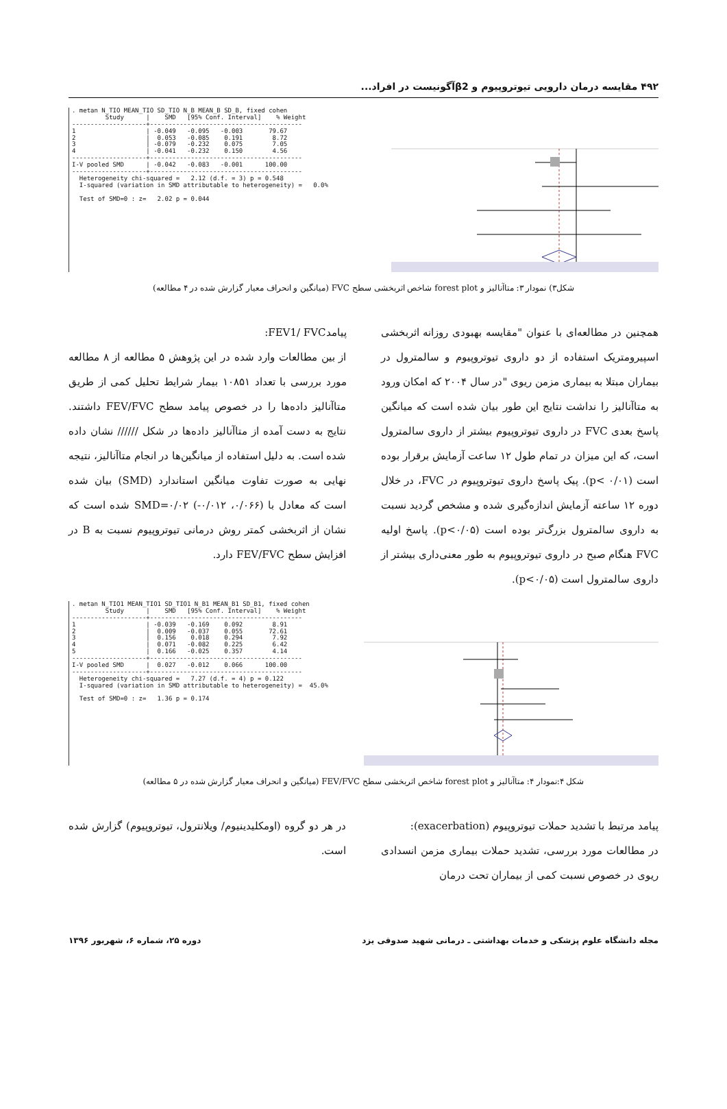۴۹۲ مقایسه درمان دارویی تیوتروپیوم و β2آگونیست در افراد...
. metan N_TIO MEAN_TIO SD_TIO N_B MEAN_B SD_B, fixed cohen
         Study      |    SMD   [95% Conf. Interval]    % Weight
--------------------+-----------------------------------------
1                   | -0.049   -0.095   -0.003       79.67
2                   |  0.053   -0.085    0.191        8.72
3                   | -0.079   -0.232    0.075        7.05
4                   | -0.041   -0.232    0.150        4.56
--------------------+-----------------------------------------
I-V pooled SMD      | -0.042   -0.083   -0.001      100.00
--------------------+-----------------------------------------
  Heterogeneity chi-squared =   2.12 (d.f. = 3) p = 0.548
  I-squared (variation in SMD attributable to heterogeneity) =   0.0%

  Test of SMD=0 : z=   2.02 p = 0.044
شکل۳) نمودار ۳: متاآنالیز و forest plot شاخص اثربخشی سطح FVC (میانگین و انحراف معیار گزارش شده در ۴ مطالعه)
همچنین در مطالعه‌ای با عنوان "مقایسه بهبودی روزانه اثربخشی اسپیرومتریک استفاده از دو داروی تیوتروپیوم و سالمترول در بیماران مبتلا به بیماری مزمن ریوی "در سال ۲۰۰۴ که امکان ورود به متاآنالیز را نداشت نتایج این طور بیان شده است که میانگین پاسخ بعدی FVC در داروی تیوتروپیوم بیشتر از داروی سالمترول است، که این میزان در تمام طول ۱۲ ساعت آزمایش برقرار بوده است (p< ۰/۰۱). پیک پاسخ داروی تیوتروپیوم در FVC، در خلال دوره ۱۲ ساعته آزمایش اندازه‌گیری شده و مشخص گردید نسبت به داروی سالمترول بزرگ‌تر بوده است (p<۰/۰۵). پاسخ اولیه FVC هنگام صبح در داروی تیوتروپیوم به طور معنی‌داری بیشتر از داروی سالمترول است (p<۰/۰۵).
پیامدFEV1/ FVC:
از بین مطالعات وارد شده در این پژوهش ۵ مطالعه از ۸ مطالعه مورد بررسی با تعداد ۱۰۸۵۱ بیمار شرایط تحلیل کمی از طریق متاآنالیز داده‌ها را در خصوص پیامد سطح FEV/FVC داشتند. نتایج به دست آمده از متاآنالیز داده‌ها در شکل ////// نشان داده شده است. به دلیل استفاده از میانگین‌ها در انجام متاآنالیز، نتیجه نهایی به صورت تفاوت میانگین استاندارد (SMD) بیان شده است که معادل با (۰/۰۶۶، ۰/۰۱۲-) SMD=۰/۰۲ شده است که نشان از اثربخشی کمتر روش درمانی تیوتروپیوم نسبت به B در افزایش سطح FEV/FVC دارد.
. metan N_TIO1 MEAN_TIO1 SD_TIO1 N_B1 MEAN_B1 SD_B1, fixed cohen
         Study      |    SMD   [95% Conf. Interval]    % Weight
--------------------+-----------------------------------------
1                   | -0.039   -0.169    0.092        8.91
2                   |  0.009   -0.037    0.055       72.61
3                   |  0.156    0.018    0.294        7.92
4                   |  0.071   -0.082    0.225        6.42
5                   |  0.166   -0.025    0.357        4.14
--------------------+-----------------------------------------
I-V pooled SMD      |  0.027   -0.012    0.066      100.00
--------------------+-----------------------------------------
  Heterogeneity chi-squared =   7.27 (d.f. = 4) p = 0.122
  I-squared (variation in SMD attributable to heterogeneity) =  45.0%

  Test of SMD=0 : z=   1.36 p = 0.174
شکل ۴:نمودار ۴: متاآنالیز و forest plot شاخص اثربخشی سطح FEV/FVC (میانگین و انحراف معیار گزارش شده در ۵ مطالعه)
پیامد مرتبط با تشدید حملات تیوتروپیوم (exacerbation):
در مطالعات مورد بررسی، تشدید حملات بیماری مزمن انسدادی ریوی در خصوص نسبت کمی از بیماران تحت درمان
در هر دو گروه (اومکلیدینیوم/ ویلانترول، تیوتروپیوم) گزارش شده است.
مجله دانشگاه علوم پزشکی و خدمات بهداشتی ـ درمانی شهید صدوقی یزد دوره ۲۵، شماره ۶، شهریور ۱۳۹۶